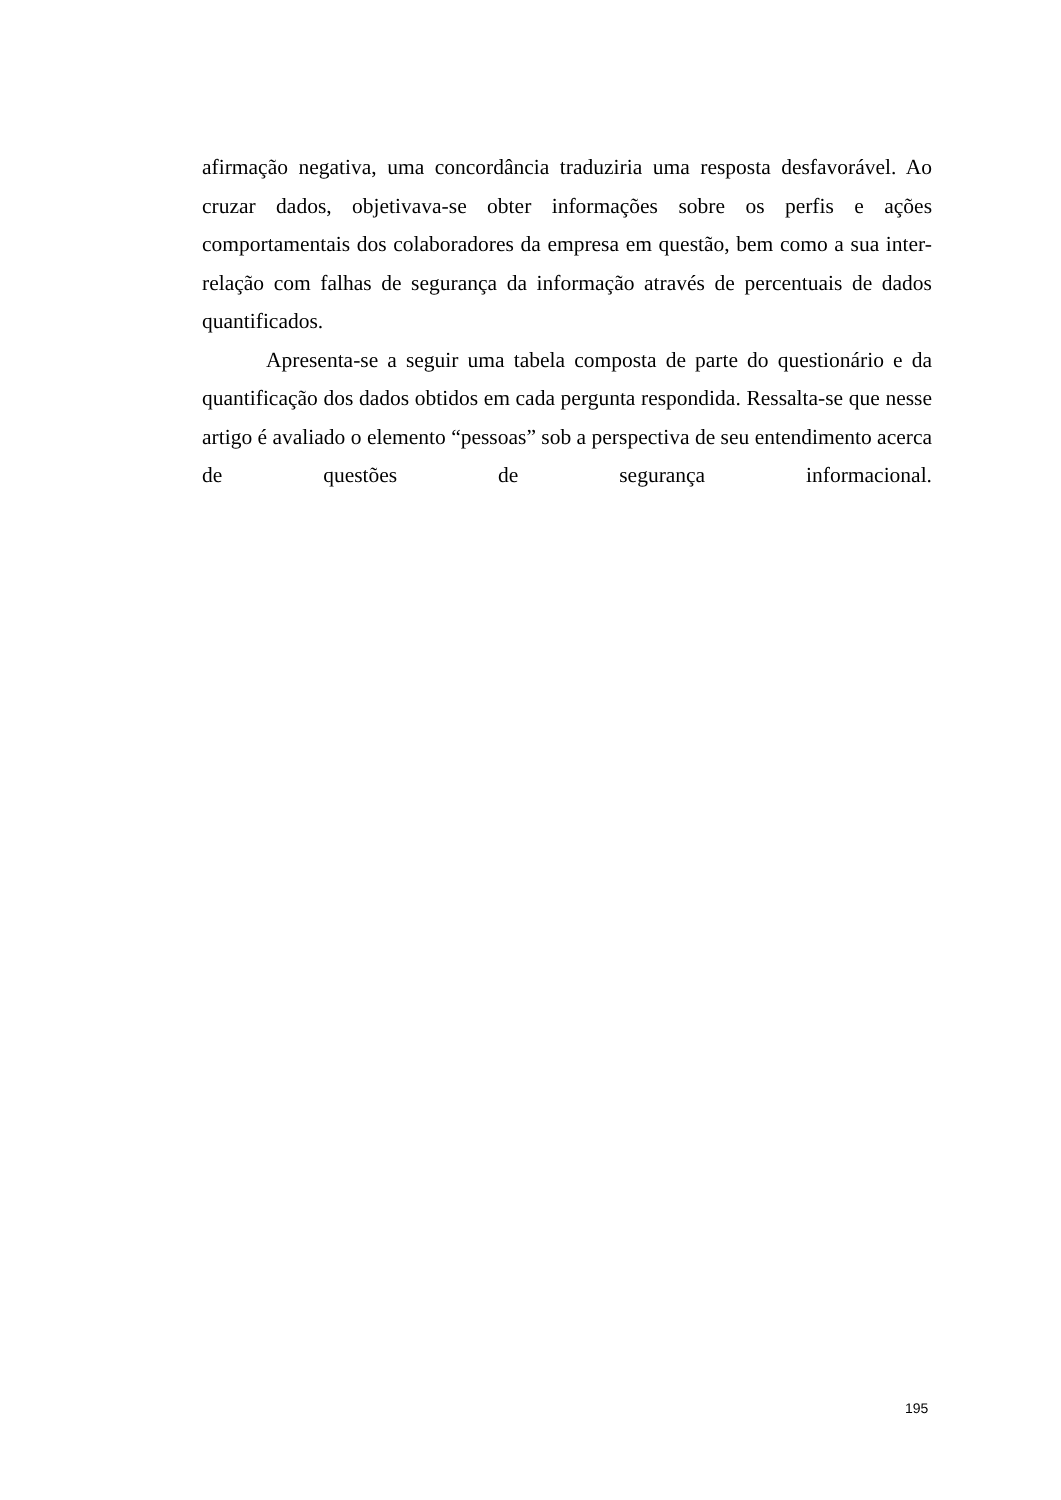afirmação negativa, uma concordância traduziria uma resposta desfavorável. Ao cruzar dados, objetivava-se obter informações sobre os perfis e ações comportamentais dos colaboradores da empresa em questão, bem como a sua inter-relação com falhas de segurança da informação através de percentuais de dados quantificados.
Apresenta-se a seguir uma tabela composta de parte do questionário e da quantificação dos dados obtidos em cada pergunta respondida. Ressalta-se que nesse artigo é avaliado o elemento “pessoas” sob a perspectiva de seu entendimento acerca de questões de segurança informacional.
195